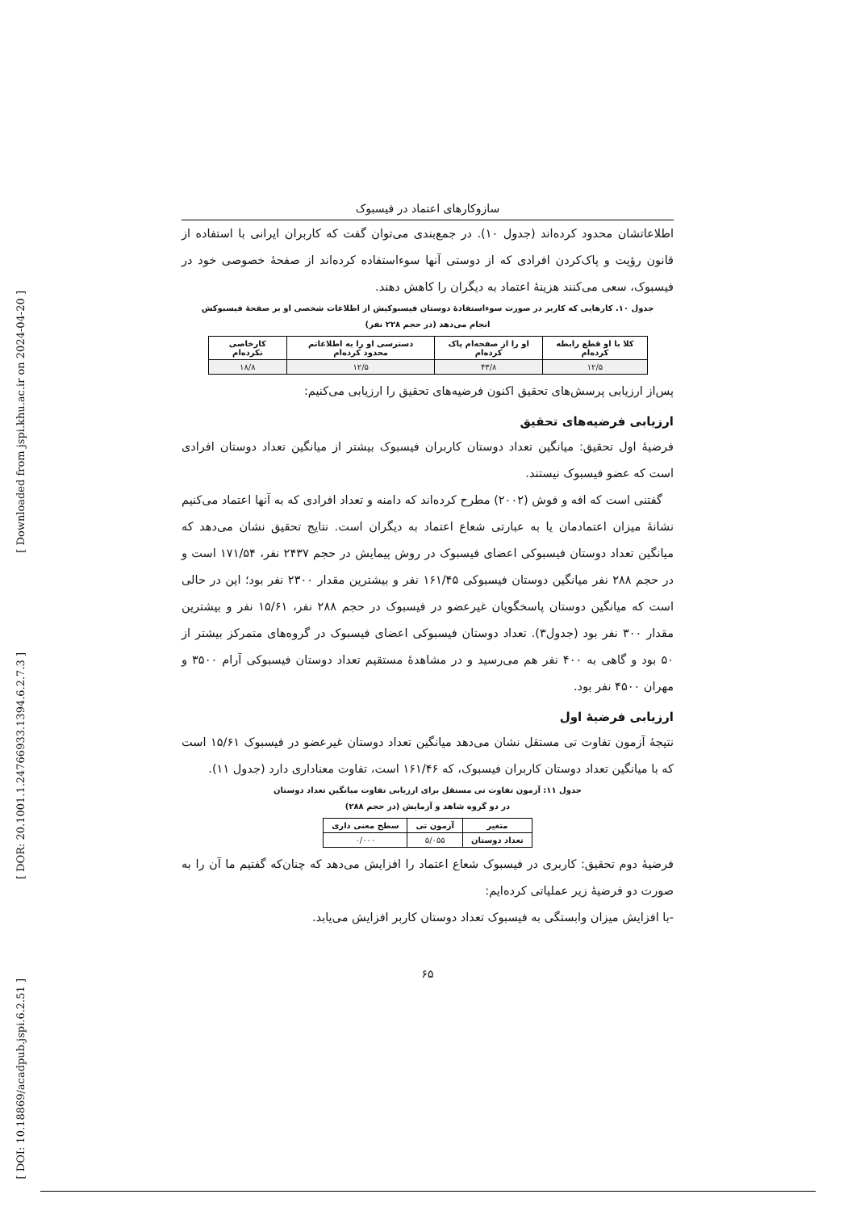[ Downloaded from jspi.khu.ac.ir on 2024-04-20 ]
[ DOR: 20.1001.1.24766933.1394.6.2.7.3 ]
[ DOI: 10.18869/acadpub.jspi.6.2.51 ]
سازوکارهای اعتماد در فیسبوک
اطلاعاتشان محدود کرده‌اند (جدول ۱۰). در جمع‌بندی می‌توان گفت که کاربران ایرانی با استفاده از قانون رؤیت و پاک‌کردن افرادی که از دوستی آنها سوءاستفاده کرده‌اند از صفحهٔ خصوصی خود در فیسبوک، سعی می‌کنند هزینهٔ اعتماد به دیگران را کاهش دهند.
جدول ۱۰. کارهایی که کاربر در صورت سوءاستفادهٔ دوستان فیسبوکیش از اطلاعات شخصی او بر صفحهٔ فیسبوکش
انجام می‌دهد (در حجم ۲۲۸ نفر)
| کلا با او قطع رابطه کرده‌ام | او را از صفحه‌ام پاک کرده‌ام | دسترسی او را به اطلاعاتم محدود کرده‌ام | کارخاصی نکرده‌ام |
| --- | --- | --- | --- |
| ۱۲/۵ | ۴۳/۸ | ۱۲/۵ | ۱۸/۸ |
پس‌از ارزیابی پرسش‌های تحقیق اکنون فرضیه‌های تحقیق را ارزیابی می‌کنیم:
ارزیابی فرضیه‌های تحقیق
فرضیهٔ اول تحقیق: میانگین تعداد دوستان کاربران فیسبوک بیشتر از میانگین تعداد دوستان افرادی است که عضو فیسبوک نیستند.
گفتنی است که افه و فوش (۲۰۰۲) مطرح کرده‌اند که دامنه و تعداد افرادی که به آنها اعتماد می‌کنیم نشانهٔ میزان اعتمادمان یا به عبارتی شعاع اعتماد به دیگران است. نتایج تحقیق نشان می‌دهد که میانگین تعداد دوستان فیسبوکی اعضای فیسبوک در روش پیمایش در حجم ۲۴۳۷ نفر، ۱۷۱/۵۴ است و در حجم ۲۸۸ نفر میانگین دوستان فیسبوکی ۱۶۱/۴۵ نفر و بیشترین مقدار ۲۳۰۰ نفر بود؛ این در حالی است که میانگین دوستان پاسخگویان غیرعضو در فیسبوک در حجم ۲۸۸ نفر، ۱۵/۶۱ نفر و بیشترین مقدار ۳۰۰ نفر بود (جدول۳). تعداد دوستان فیسبوکی اعضای فیسبوک در گروه‌های متمرکز بیشتر از ۵۰ بود و گاهی به ۴۰۰ نفر هم می‌رسید و در مشاهدهٔ مستقیم تعداد دوستان فیسبوکی آرام ۳۵۰۰ و مهران ۴۵۰۰ نفر بود.
ارزیابی فرضیهٔ اول
نتیجهٔ آزمون تفاوت تی مستقل نشان می‌دهد میانگین تعداد دوستان غیرعضو در فیسبوک ۱۵/۶۱ است که با میانگین تعداد دوستان کاربران فیسبوک، که ۱۶۱/۴۶ است، تفاوت معناداری دارد (جدول ۱۱).
جدول ۱۱: آزمون تفاوت تی مستقل برای ارزیابی تفاوت میانگین تعداد دوستان
در دو گروه شاهد و آزمایش (در حجم ۲۸۸)
| متغیر | آزمون تی | سطح معنی داری |
| --- | --- | --- |
| تعداد دوستان | ۵/۰۵۵ | ۰/۰۰۰ |
فرضیهٔ دوم تحقیق: کاربری در فیسبوک شعاع اعتماد را افزایش می‌دهد که چنان‌که گفتیم ما آن را به صورت دو فرضیهٔ زیر عملیاتی کرده‌ایم:
-با افزایش میزان وابستگی به فیسبوک تعداد دوستان کاربر افزایش می‌یابد.
۶۵